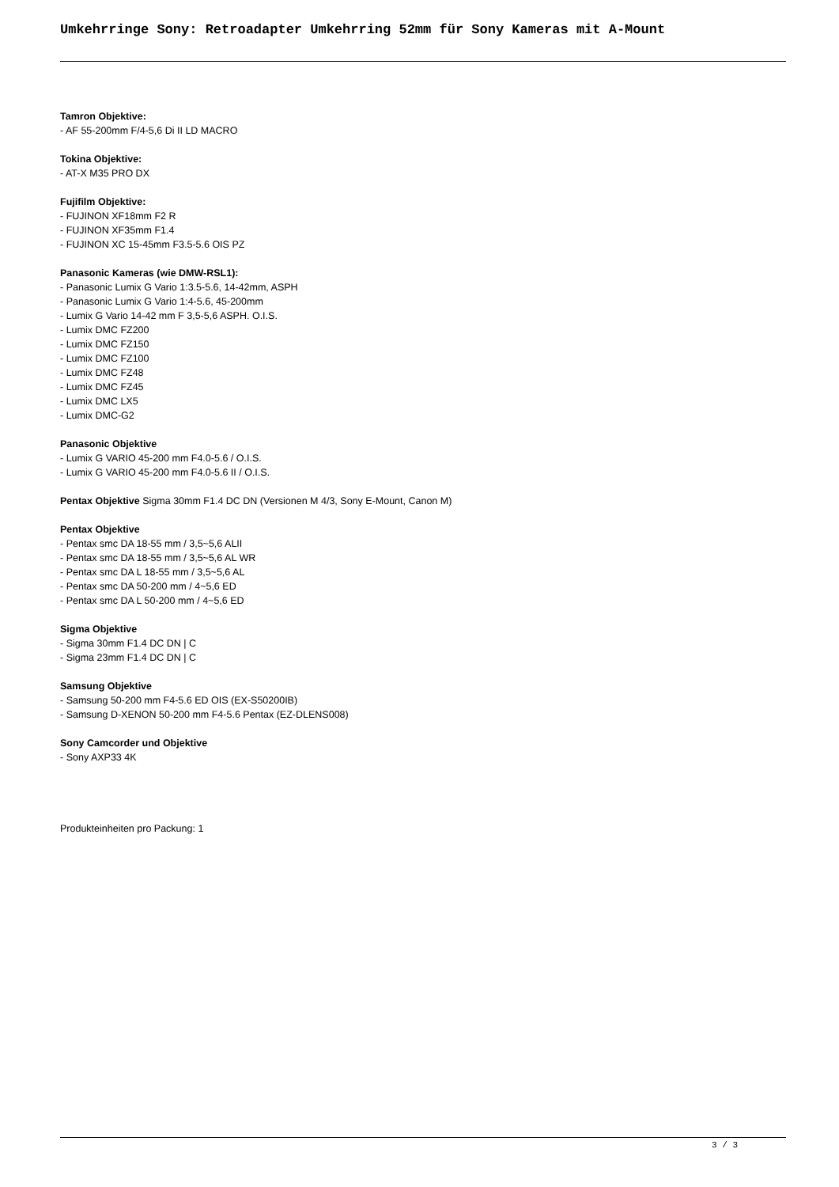Umkehrringe Sony: Retroadapter Umkehrring 52mm für Sony Kameras mit A-Mount
Tamron Objektive:
- AF 55-200mm F/4-5,6 Di II LD MACRO
Tokina Objektive:
- AT-X M35 PRO DX
Fujifilm Objektive:
- FUJINON XF18mm F2 R
- FUJINON XF35mm F1.4
- FUJINON XC 15-45mm F3.5-5.6 OIS PZ
Panasonic Kameras (wie DMW-RSL1):
- Panasonic Lumix G Vario 1:3.5-5.6, 14-42mm, ASPH
- Panasonic Lumix G Vario 1:4-5.6, 45-200mm
- Lumix G Vario 14-42 mm F 3,5-5,6 ASPH. O.I.S.
- Lumix DMC FZ200
- Lumix DMC FZ150
- Lumix DMC FZ100
- Lumix DMC FZ48
- Lumix DMC FZ45
- Lumix DMC LX5
- Lumix DMC-G2
Panasonic Objektive
- Lumix G VARIO 45-200 mm F4.0-5.6 / O.I.S.
- Lumix G VARIO 45-200 mm F4.0-5.6 II / O.I.S.
Pentax Objektive Sigma 30mm F1.4 DC DN (Versionen M 4/3, Sony E-Mount, Canon M)
Pentax Objektive
- Pentax smc DA 18-55 mm / 3,5~5,6 ALII
- Pentax smc DA 18-55 mm / 3,5~5,6 AL WR
- Pentax smc DA L 18-55 mm / 3,5~5,6 AL
- Pentax smc DA 50-200 mm / 4~5,6 ED
- Pentax smc DA L 50-200 mm / 4~5,6 ED
Sigma Objektive
- Sigma 30mm F1.4 DC DN | C
- Sigma 23mm F1.4 DC DN | C
Samsung Objektive
- Samsung 50-200 mm F4-5.6 ED OIS (EX-S50200IB)
- Samsung D-XENON 50-200 mm F4-5.6 Pentax (EZ-DLENS008)
Sony Camcorder und Objektive
- Sony AXP33 4K
Produkteinheiten pro Packung: 1
3 / 3